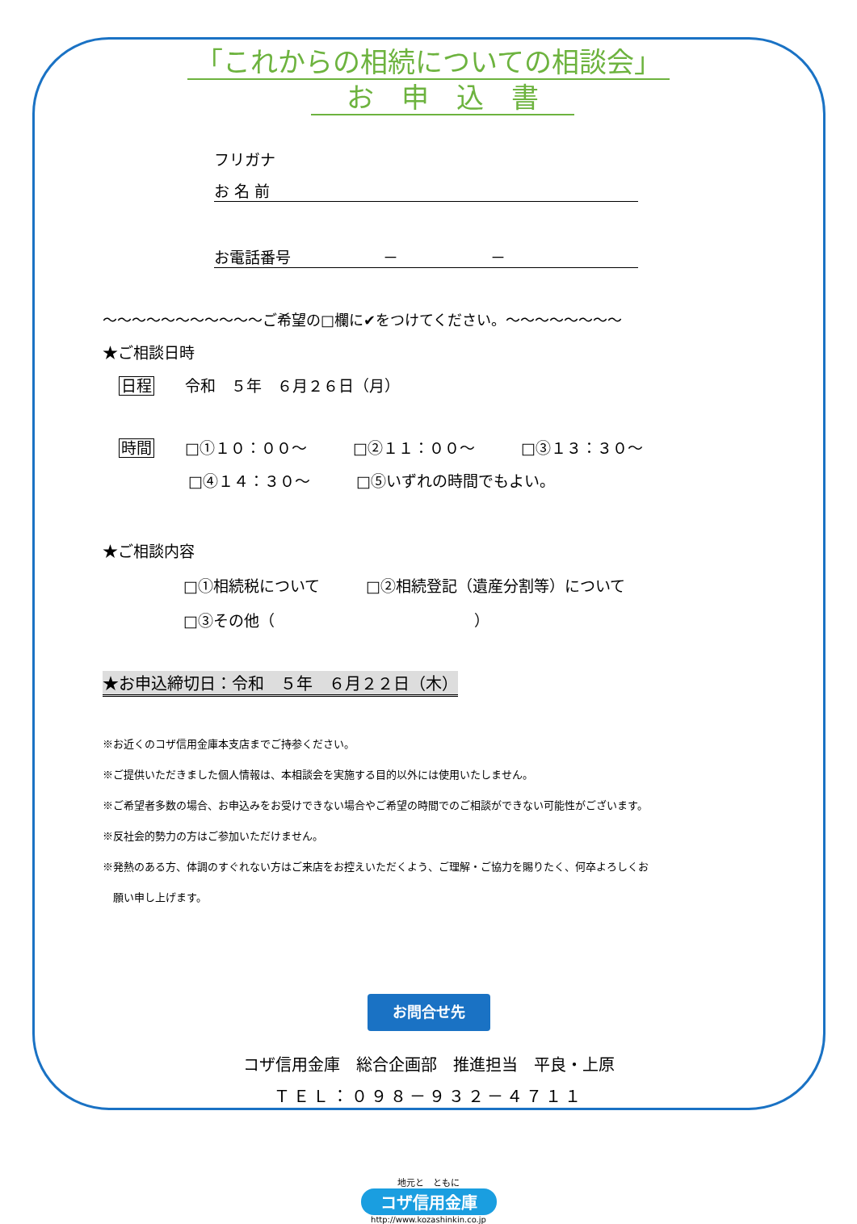「これからの相続についての相談会」
　お　申　込　書　
フリガナ
お 名 前
お電話番号　　　　　　－　　　　　　－
～～～～～～～～～～～ご希望の□欄に✔をつけてください。～～～～～～～～
★ご相談日時
日程　　令和　５年　６月２６日（月）
時間　　□①１０：００～　　　□②１１：００～　　　□③１３：３０～
□④１４：３０～　　　□⑤いずれの時間でもよい。
★ご相談内容
□①相続税について　　　□②相続登記（遺産分割等）について
□③その他（　　　　　　　　　　　　　）
★お申込締切日：令和　５年　６月２２日（木）
※お近くのコザ信用金庫本支店までご持参ください。
※ご提供いただきました個人情報は、本相談会を実施する目的以外には使用いたしません。
※ご希望者多数の場合、お申込みをお受けできない場合やご希望の時間でのご相談ができない可能性がございます。
※反社会的勢力の方はご参加いただけません。
※発熱のある方、体調のすぐれない方はご来店をお控えいただくよう、ご理解・ご協力を賜りたく、何卒よろしくお
　願い申し上げます。
お問合せ先
コザ信用金庫　総合企画部　推進担当　平良・上原
ＴＥＬ：０９８－９３２－４７１１
地元と　ともに
コザ信用金庫
http://www.kozashinkin.co.jp